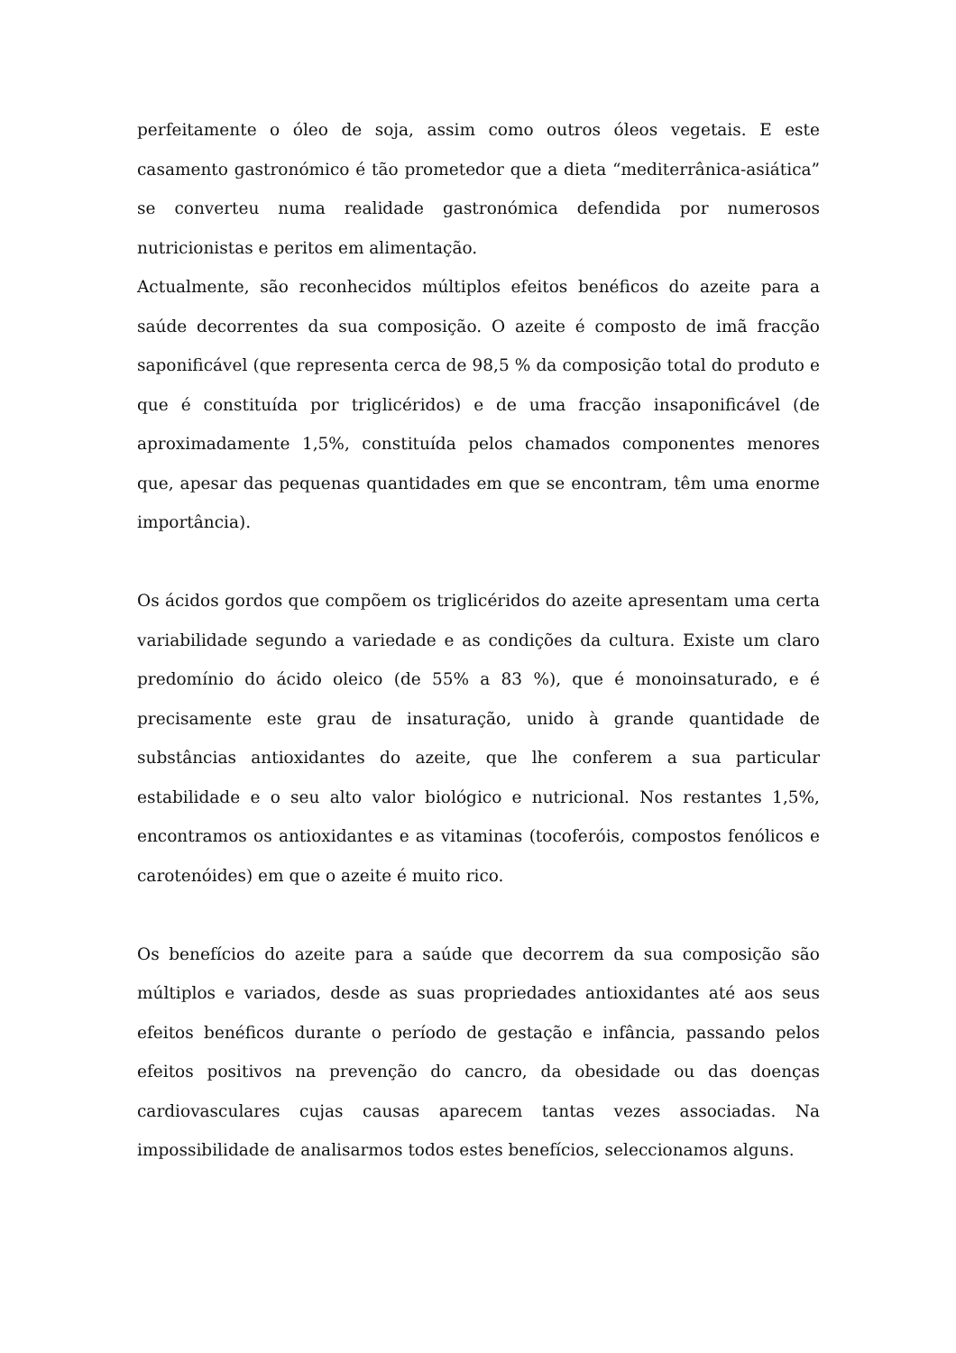perfeitamente o óleo de soja, assim como outros óleos vegetais. E este casamento gastronómico é tão prometedor que a dieta “mediterrânica-asiática” se converteu numa realidade gastronómica defendida por numerosos nutricionistas e peritos em alimentação.
Actualmente, são reconhecidos múltiplos efeitos benéficos do azeite para a saúde decorrentes da sua composição. O azeite é composto de imã fracção saponificável (que representa cerca de 98,5 % da composição total do produto e que é constituída por triglicéridos) e de uma fracção insaponificável (de aproximadamente 1,5%, constituída pelos chamados componentes menores que, apesar das pequenas quantidades em que se encontram, têm uma enorme importância).
Os ácidos gordos que compõem os triglicéridos do azeite apresentam uma certa variabilidade segundo a variedade e as condições da cultura. Existe um claro predomínio do ácido oleico (de 55% a 83 %), que é monoinsaturado, e é precisamente este grau de insaturação, unido à grande quantidade de substâncias antioxidantes do azeite, que lhe conferem a sua particular estabilidade e o seu alto valor biológico e nutricional. Nos restantes 1,5%, encontramos os antioxidantes e as vitaminas (tocoferóis, compostos fenólicos e carotenóides) em que o azeite é muito rico.
Os benefícios do azeite para a saúde que decorrem da sua composição são múltiplos e variados, desde as suas propriedades antioxidantes até aos seus efeitos benéficos durante o período de gestação e infância, passando pelos efeitos positivos na prevenção do cancro, da obesidade ou das doenças cardiovasculares cujas causas aparecem tantas vezes associadas. Na impossibilidade de analisarmos todos estes benefícios, seleccionamos alguns.